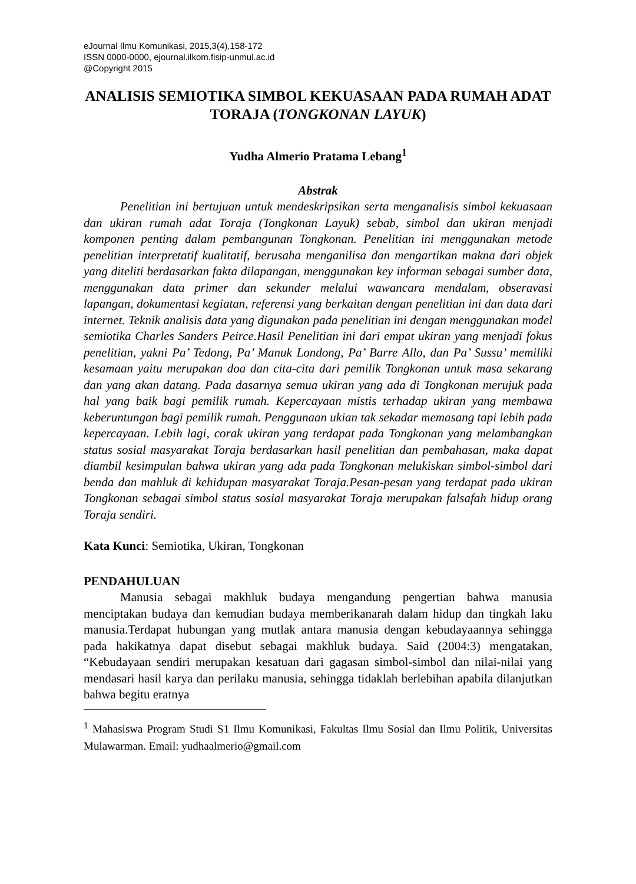eJournal Ilmu Komunikasi, 2015,3(4),158-172
ISSN 0000-0000, ejournal.ilkom.fisip-unmul.ac.id
@Copyright 2015
ANALISIS SEMIOTIKA SIMBOL KEKUASAAN PADA RUMAH ADAT TORAJA (TONGKONAN LAYUK)
Yudha Almerio Pratama Lebang<sup>1</sup>
Abstrak
Penelitian ini bertujuan untuk mendeskripsikan serta menganalisis simbol kekuasaan dan ukiran rumah adat Toraja (Tongkonan Layuk) sebab, simbol dan ukiran menjadi komponen penting dalam pembangunan Tongkonan. Penelitian ini menggunakan metode penelitian interpretatif kualitatif, berusaha menganilisa dan mengartikan makna dari objek yang diteliti berdasarkan fakta dilapangan, menggunakan key informan sebagai sumber data, menggunakan data primer dan sekunder melalui wawancara mendalam, obseravasi lapangan, dokumentasi kegiatan, referensi yang berkaitan dengan penelitian ini dan data dari internet. Teknik analisis data yang digunakan pada penelitian ini dengan menggunakan model semiotika Charles Sanders Peirce.Hasil Penelitian ini dari empat ukiran yang menjadi fokus penelitian, yakni Pa’ Tedong, Pa’ Manuk Londong, Pa’ Barre Allo, dan Pa’ Sussu’ memiliki kesamaan yaitu merupakan doa dan cita-cita dari pemilik Tongkonan untuk masa sekarang dan yang akan datang. Pada dasarnya semua ukiran yang ada di Tongkonan merujuk pada hal yang baik bagi pemilik rumah. Kepercayaan mistis terhadap ukiran yang membawa keberuntungan bagi pemilik rumah. Penggunaan ukian tak sekadar memasang tapi lebih pada kepercayaan. Lebih lagi, corak ukiran yang terdapat pada Tongkonan yang melambangkan status sosial masyarakat Toraja berdasarkan hasil penelitian dan pembahasan, maka dapat diambil kesimpulan bahwa ukiran yang ada pada Tongkonan melukiskan simbol-simbol dari benda dan mahluk di kehidupan masyarakat Toraja.Pesan-pesan yang terdapat pada ukiran Tongkonan sebagai simbol status sosial masyarakat Toraja merupakan falsafah hidup orang Toraja sendiri.
Kata Kunci: Semiotika, Ukiran, Tongkonan
PENDAHULUAN
Manusia sebagai makhluk budaya mengandung pengertian bahwa manusia menciptakan budaya dan kemudian budaya memberikanarah dalam hidup dan tingkah laku manusia.Terdapat hubungan yang mutlak antara manusia dengan kebudayaannya sehingga pada hakikatnya dapat disebut sebagai makhluk budaya. Said (2004:3) mengatakan, “Kebudayaan sendiri merupakan kesatuan dari gagasan simbol-simbol dan nilai-nilai yang mendasari hasil karya dan perilaku manusia, sehingga tidaklah berlebihan apabila dilanjutkan bahwa begitu eratnya
<sup>1</sup> Mahasiswa Program Studi S1 Ilmu Komunikasi, Fakultas Ilmu Sosial dan Ilmu Politik, Universitas Mulawarman. Email: yudhaalmerio@gmail.com